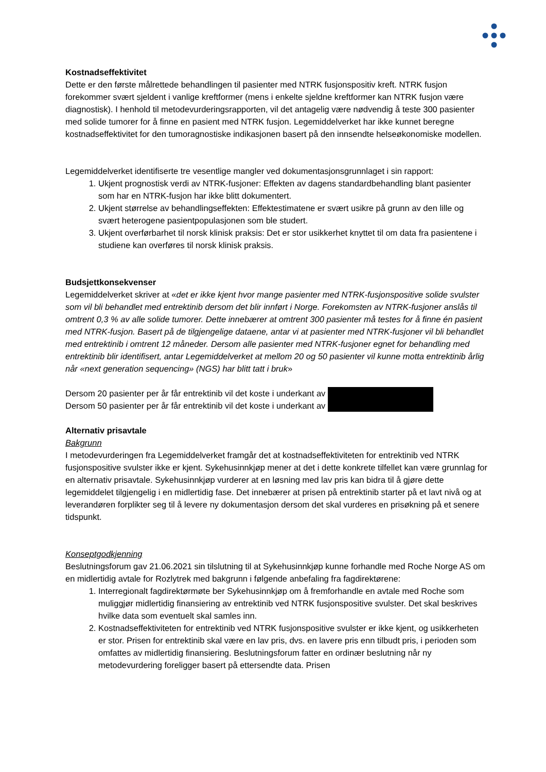Kostnadseffektivitet
Dette er den første målrettede behandlingen til pasienter med NTRK fusjonspositiv kreft. NTRK fusjon forekommer svært sjeldent i vanlige kreftformer (mens i enkelte sjeldne kreftformer kan NTRK fusjon være diagnostisk). I henhold til metodevurderingsrapporten, vil det antagelig være nødvendig å teste 300 pasienter med solide tumorer for å finne en pasient med NTRK fusjon. Legemiddelverket har ikke kunnet beregne kostnadseffektivitet for den tumoragnostiske indikasjonen basert på den innsendte helseøkonomiske modellen.
Legemiddelverket identifiserte tre vesentlige mangler ved dokumentasjonsgrunnlaget i sin rapport:
1. Ukjent prognostisk verdi av NTRK-fusjoner: Effekten av dagens standardbehandling blant pasienter som har en NTRK-fusjon har ikke blitt dokumentert.
2. Ukjent størrelse av behandlingseffekten: Effektestimatene er svært usikre på grunn av den lille og svært heterogene pasientpopulasjonen som ble studert.
3. Ukjent overførbarhet til norsk klinisk praksis: Det er stor usikkerhet knyttet til om data fra pasientene i studiene kan overføres til norsk klinisk praksis.
Budsjettkonsekvenser
Legemiddelverket skriver at «det er ikke kjent hvor mange pasienter med NTRK-fusjonspositive solide svulster som vil bli behandlet med entrektinib dersom det blir innført i Norge. Forekomsten av NTRK-fusjoner anslås til omtrent 0,3 % av alle solide tumorer. Dette innebærer at omtrent 300 pasienter må testes for å finne én pasient med NTRK-fusjon. Basert på de tilgjengelige dataene, antar vi at pasienter med NTRK-fusjoner vil bli behandlet med entrektinib i omtrent 12 måneder. Dersom alle pasienter med NTRK-fusjoner egnet for behandling med entrektinib blir identifisert, antar Legemiddelverket at mellom 20 og 50 pasienter vil kunne motta entrektinib årlig når «next generation sequencing» (NGS) har blitt tatt i bruk»
Dersom 20 pasienter per år får entrektinib vil det koste i underkant av
Dersom 50 pasienter per år får entrektinib vil det koste i underkant av
Alternativ prisavtale
Bakgrunn
I metodevurderingen fra Legemiddelverket framgår det at kostnadseffektiviteten for entrektinib ved NTRK fusjonspositive svulster ikke er kjent. Sykehusinnkjøp mener at det i dette konkrete tilfellet kan være grunnlag for en alternativ prisavtale. Sykehusinnkjøp vurderer at en løsning med lav pris kan bidra til å gjøre dette legemiddelet tilgjengelig i en midlertidig fase. Det innebærer at prisen på entrektinib starter på et lavt nivå og at leverandøren forplikter seg til å levere ny dokumentasjon dersom det skal vurderes en prisøkning på et senere tidspunkt.
Konseptgodkjenning
Beslutningsforum gav 21.06.2021 sin tilslutning til at Sykehusinnkjøp kunne forhandle med Roche Norge AS om en midlertidig avtale for Rozlytrek med bakgrunn i følgende anbefaling fra fagdirektørene:
1. Interregionalt fagdirektørmøte ber Sykehusinnkjøp om å fremforhandle en avtale med Roche som muliggjør midlertidig finansiering av entrektinib ved NTRK fusjonspositive svulster. Det skal beskrives hvilke data som eventuelt skal samles inn.
2. Kostnadseffektiviteten for entrektinib ved NTRK fusjonspositive svulster er ikke kjent, og usikkerheten er stor. Prisen for entrektinib skal være en lav pris, dvs. en lavere pris enn tilbudt pris, i perioden som omfattes av midlertidig finansiering. Beslutningsforum fatter en ordinær beslutning når ny metodevurdering foreligger basert på ettersendte data. Prisen